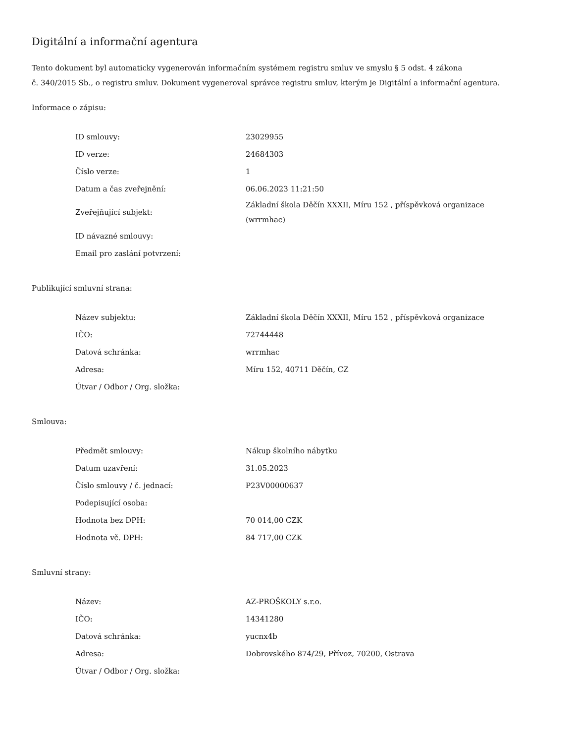Digitální a informační agentura
Tento dokument byl automaticky vygenerován informačním systémem registru smluv ve smyslu § 5 odst. 4 zákona
č. 340/2015 Sb., o registru smluv. Dokument vygeneroval správce registru smluv, kterým je Digitální a informační agentura.
Informace o zápisu:
| ID smlouvy: | 23029955 |
| ID verze: | 24684303 |
| Číslo verze: | 1 |
| Datum a čas zveřejnění: | 06.06.2023 11:21:50 |
| Zveřejňující subjekt: | Základní škola Děčín XXXII, Míru 152 , příspěvková organizace (wrrmhac) |
| ID návazné smlouvy: | |
| Email pro zaslání potvrzení: | |
Publikující smluvní strana:
| Název subjektu: | Základní škola Děčín XXXII, Míru 152 , příspěvková organizace |
| IČO: | 72744448 |
| Datová schránka: | wrrmhac |
| Adresa: | Míru 152, 40711 Děčín, CZ |
| Útvar / Odbor / Org. složka: | |
Smlouva:
| Předmět smlouvy: | Nákup školního nábytku |
| Datum uzavření: | 31.05.2023 |
| Číslo smlouvy / č. jednací: | P23V00000637 |
| Podepisující osoba: | |
| Hodnota bez DPH: | 70 014,00 CZK |
| Hodnota vč. DPH: | 84 717,00 CZK |
Smluvní strany:
| Název: | AZ-PROŠKOLY s.r.o. |
| IČO: | 14341280 |
| Datová schránka: | yucnx4b |
| Adresa: | Dobrovského 874/29, Přívoz, 70200, Ostrava |
| Útvar / Odbor / Org. složka: | |